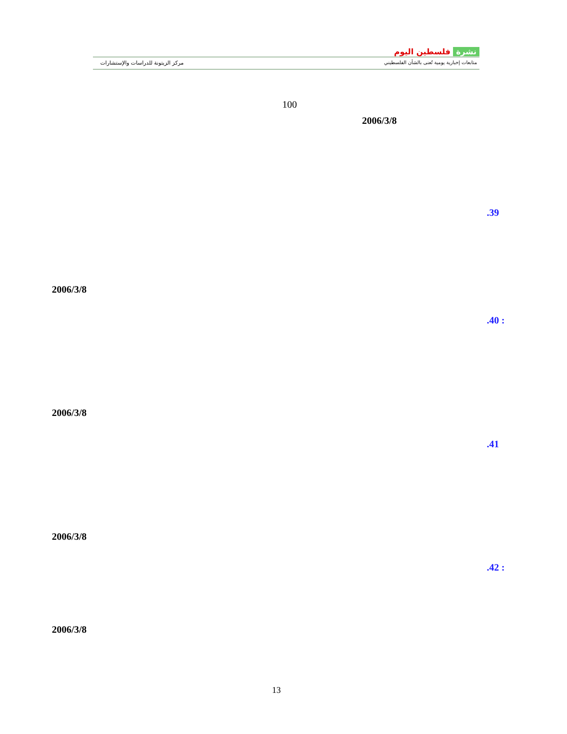مركز الزيتونة للدراسات والإستشارات
نشرة فلسطين اليوم
متابعات إخبارية يومية تُعنى بالشأن الفلسطيني
100
2006/3/8
.39
2006/3/8
.40 :
2006/3/8
.41
2006/3/8
.42 :
2006/3/8
13